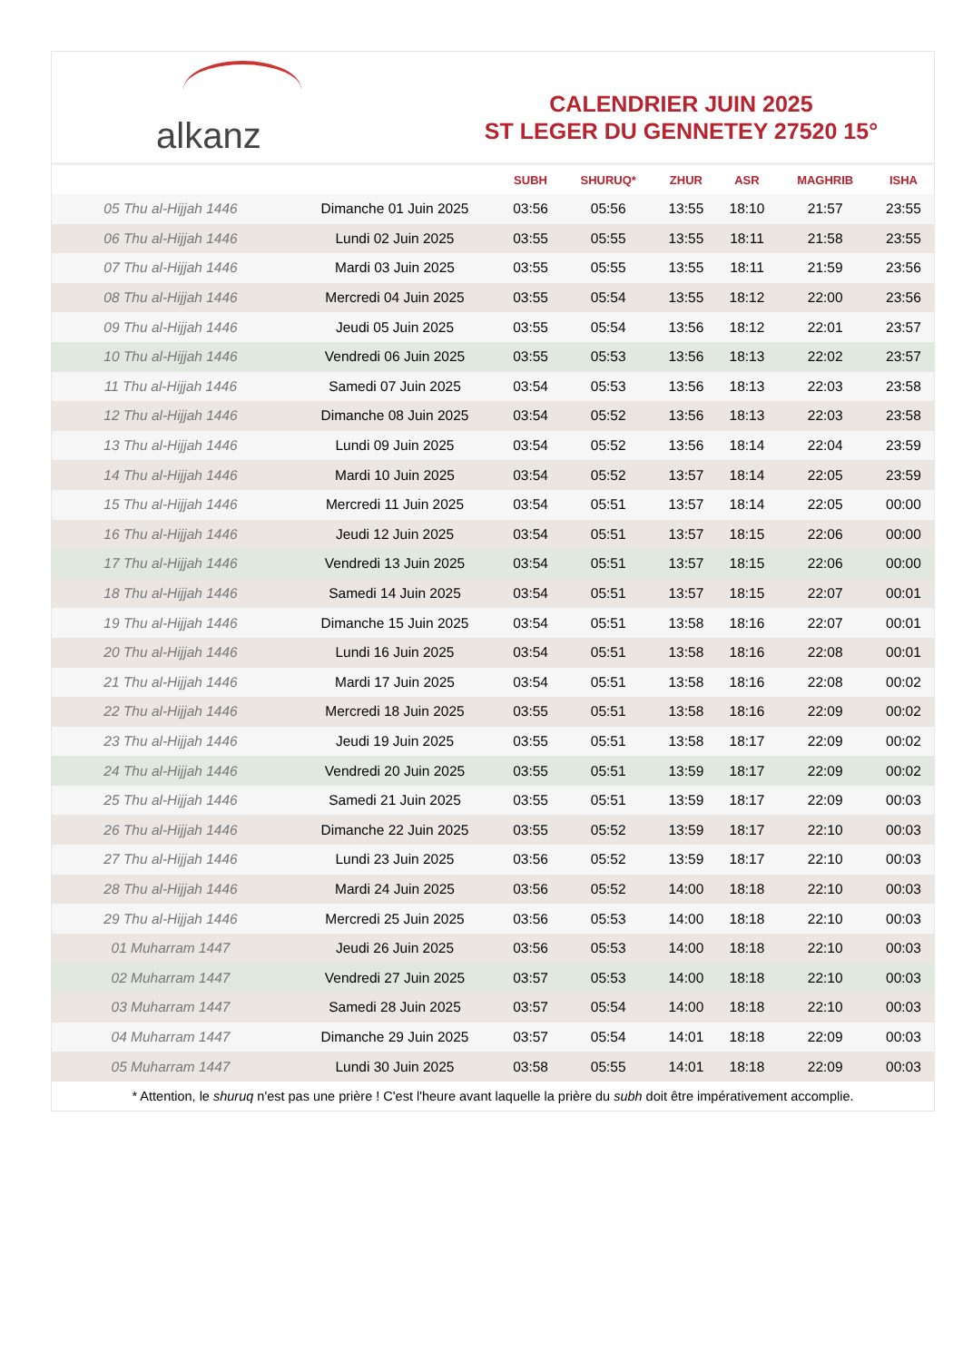alkanz
CALENDRIER JUIN 2025
ST LEGER DU GENNETEY 27520 15°
| | | SUBH | SHURUQ* | ZHUR | ASR | MAGHRIB | ISHA |
| --- | --- | --- | --- | --- | --- | --- | --- |
| 05 Thu al-Hijjah 1446 | Dimanche 01 Juin 2025 | 03:56 | 05:56 | 13:55 | 18:10 | 21:57 | 23:55 |
| 06 Thu al-Hijjah 1446 | Lundi 02 Juin 2025 | 03:55 | 05:55 | 13:55 | 18:11 | 21:58 | 23:55 |
| 07 Thu al-Hijjah 1446 | Mardi 03 Juin 2025 | 03:55 | 05:55 | 13:55 | 18:11 | 21:59 | 23:56 |
| 08 Thu al-Hijjah 1446 | Mercredi 04 Juin 2025 | 03:55 | 05:54 | 13:55 | 18:12 | 22:00 | 23:56 |
| 09 Thu al-Hijjah 1446 | Jeudi 05 Juin 2025 | 03:55 | 05:54 | 13:56 | 18:12 | 22:01 | 23:57 |
| 10 Thu al-Hijjah 1446 | Vendredi 06 Juin 2025 | 03:55 | 05:53 | 13:56 | 18:13 | 22:02 | 23:57 |
| 11 Thu al-Hijjah 1446 | Samedi 07 Juin 2025 | 03:54 | 05:53 | 13:56 | 18:13 | 22:03 | 23:58 |
| 12 Thu al-Hijjah 1446 | Dimanche 08 Juin 2025 | 03:54 | 05:52 | 13:56 | 18:13 | 22:03 | 23:58 |
| 13 Thu al-Hijjah 1446 | Lundi 09 Juin 2025 | 03:54 | 05:52 | 13:56 | 18:14 | 22:04 | 23:59 |
| 14 Thu al-Hijjah 1446 | Mardi 10 Juin 2025 | 03:54 | 05:52 | 13:57 | 18:14 | 22:05 | 23:59 |
| 15 Thu al-Hijjah 1446 | Mercredi 11 Juin 2025 | 03:54 | 05:51 | 13:57 | 18:14 | 22:05 | 00:00 |
| 16 Thu al-Hijjah 1446 | Jeudi 12 Juin 2025 | 03:54 | 05:51 | 13:57 | 18:15 | 22:06 | 00:00 |
| 17 Thu al-Hijjah 1446 | Vendredi 13 Juin 2025 | 03:54 | 05:51 | 13:57 | 18:15 | 22:06 | 00:00 |
| 18 Thu al-Hijjah 1446 | Samedi 14 Juin 2025 | 03:54 | 05:51 | 13:57 | 18:15 | 22:07 | 00:01 |
| 19 Thu al-Hijjah 1446 | Dimanche 15 Juin 2025 | 03:54 | 05:51 | 13:58 | 18:16 | 22:07 | 00:01 |
| 20 Thu al-Hijjah 1446 | Lundi 16 Juin 2025 | 03:54 | 05:51 | 13:58 | 18:16 | 22:08 | 00:01 |
| 21 Thu al-Hijjah 1446 | Mardi 17 Juin 2025 | 03:54 | 05:51 | 13:58 | 18:16 | 22:08 | 00:02 |
| 22 Thu al-Hijjah 1446 | Mercredi 18 Juin 2025 | 03:55 | 05:51 | 13:58 | 18:16 | 22:09 | 00:02 |
| 23 Thu al-Hijjah 1446 | Jeudi 19 Juin 2025 | 03:55 | 05:51 | 13:58 | 18:17 | 22:09 | 00:02 |
| 24 Thu al-Hijjah 1446 | Vendredi 20 Juin 2025 | 03:55 | 05:51 | 13:59 | 18:17 | 22:09 | 00:02 |
| 25 Thu al-Hijjah 1446 | Samedi 21 Juin 2025 | 03:55 | 05:51 | 13:59 | 18:17 | 22:09 | 00:03 |
| 26 Thu al-Hijjah 1446 | Dimanche 22 Juin 2025 | 03:55 | 05:52 | 13:59 | 18:17 | 22:10 | 00:03 |
| 27 Thu al-Hijjah 1446 | Lundi 23 Juin 2025 | 03:56 | 05:52 | 13:59 | 18:17 | 22:10 | 00:03 |
| 28 Thu al-Hijjah 1446 | Mardi 24 Juin 2025 | 03:56 | 05:52 | 14:00 | 18:18 | 22:10 | 00:03 |
| 29 Thu al-Hijjah 1446 | Mercredi 25 Juin 2025 | 03:56 | 05:53 | 14:00 | 18:18 | 22:10 | 00:03 |
| 01 Muharram 1447 | Jeudi 26 Juin 2025 | 03:56 | 05:53 | 14:00 | 18:18 | 22:10 | 00:03 |
| 02 Muharram 1447 | Vendredi 27 Juin 2025 | 03:57 | 05:53 | 14:00 | 18:18 | 22:10 | 00:03 |
| 03 Muharram 1447 | Samedi 28 Juin 2025 | 03:57 | 05:54 | 14:00 | 18:18 | 22:10 | 00:03 |
| 04 Muharram 1447 | Dimanche 29 Juin 2025 | 03:57 | 05:54 | 14:01 | 18:18 | 22:09 | 00:03 |
| 05 Muharram 1447 | Lundi 30 Juin 2025 | 03:58 | 05:55 | 14:01 | 18:18 | 22:09 | 00:03 |
* Attention, le shuruq n'est pas une prière ! C'est l'heure avant laquelle la prière du subh doit être impérativement accomplie.